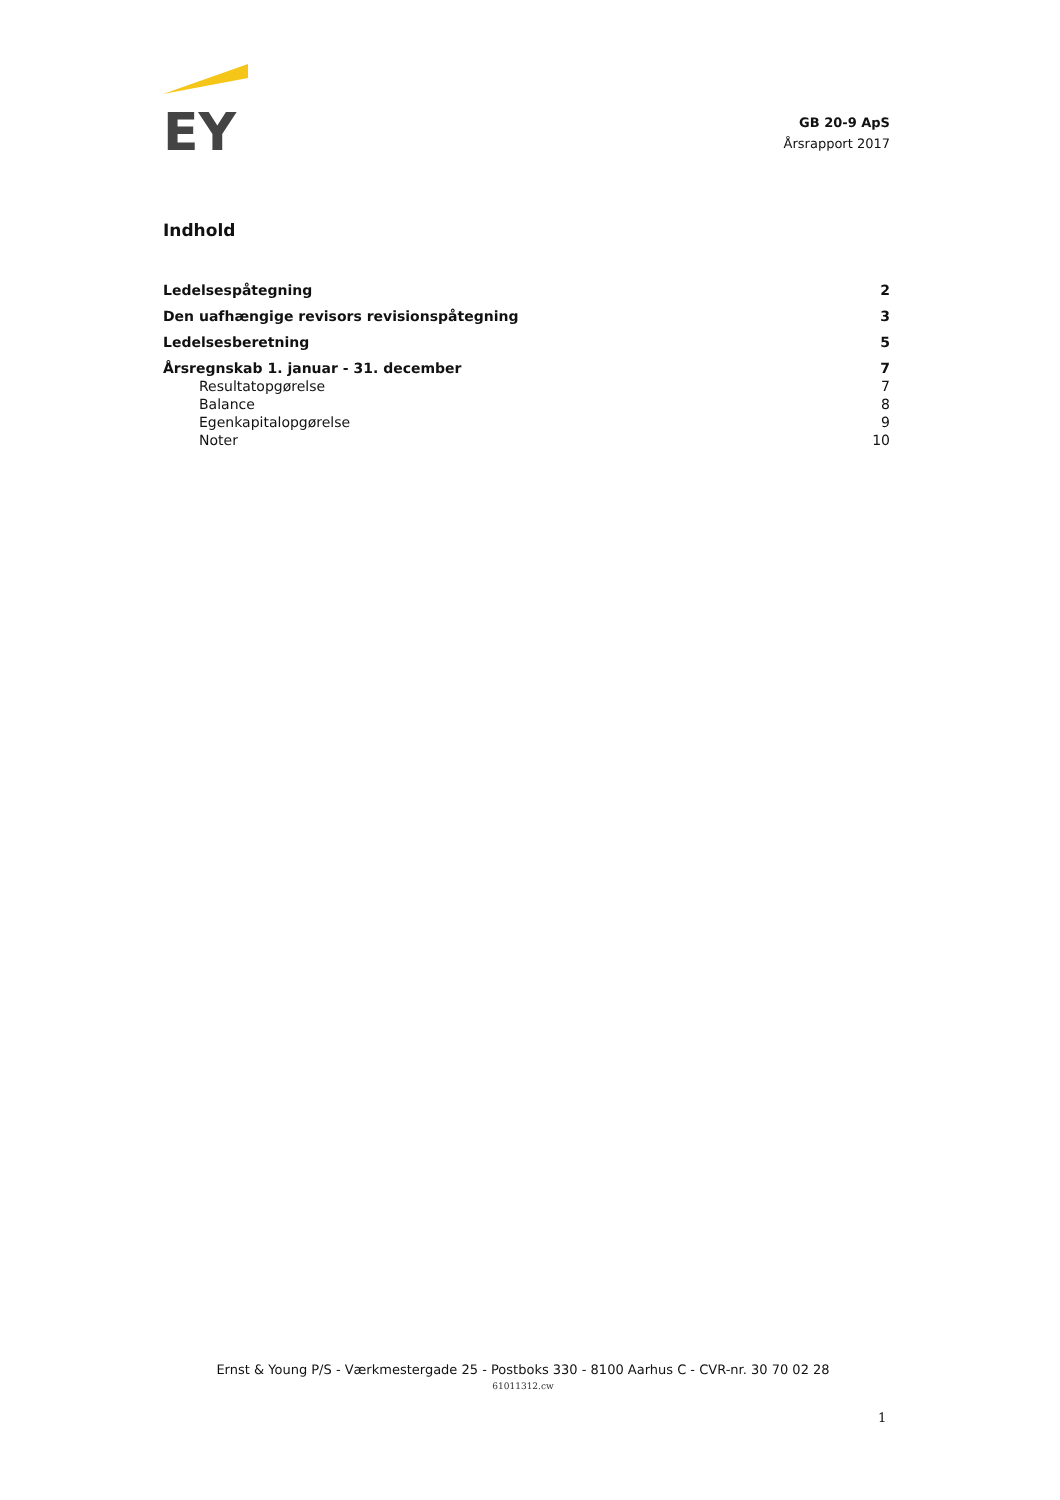EY
GB 20-9 ApS
Årsrapport 2017
Indhold
Ledelsespåtegning 2
Den uafhængige revisors revisionspåtegning 3
Ledelsesberetning 5
Årsregnskab 1. januar - 31. december 7
Resultatopgørelse 7
Balance 8
Egenkapitalopgørelse 9
Noter 10
Ernst & Young P/S - Værkmestergade 25 - Postboks 330 - 8100 Aarhus C - CVR-nr. 30 70 02 28
61011312.cw
1